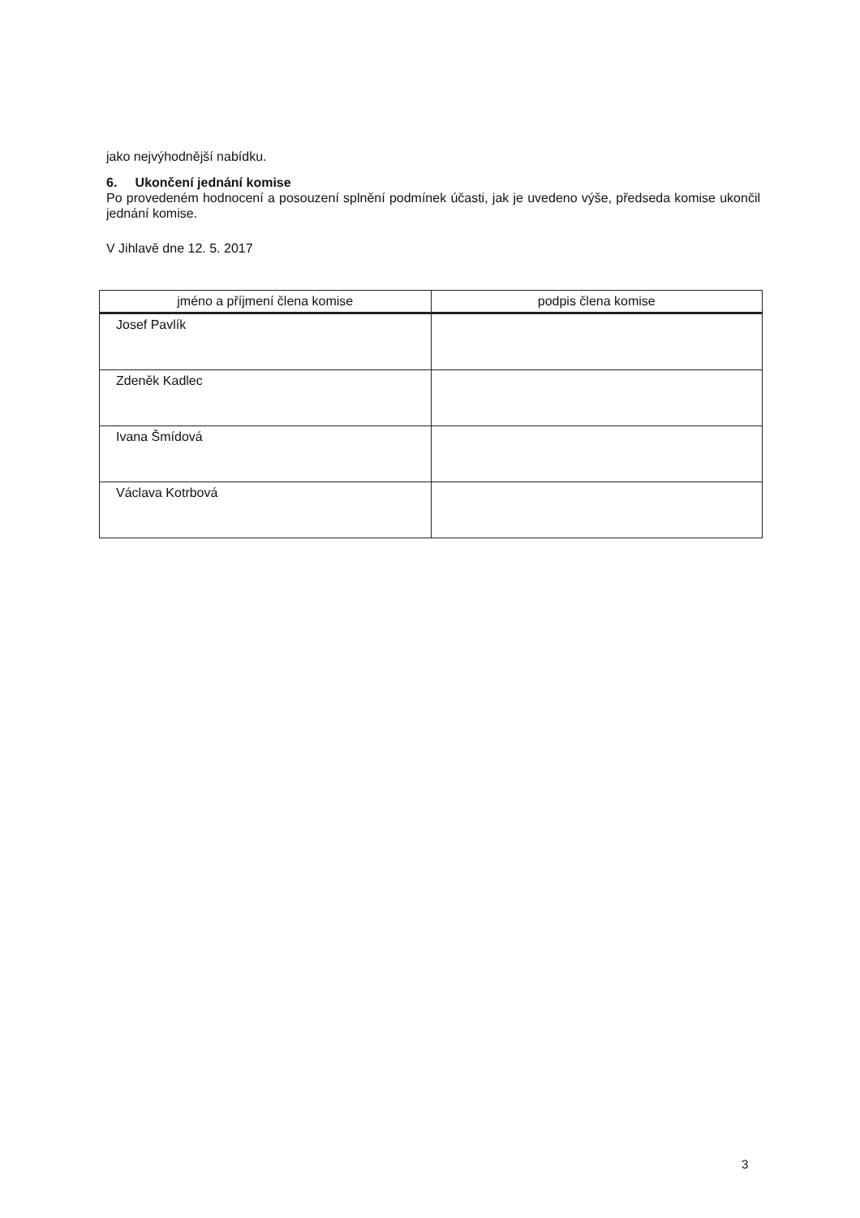jako nejvýhodnější nabídku.
6. Ukončení jednání komise
Po provedeném hodnocení a posouzení splnění podmínek účasti, jak je uvedeno výše, předseda komise ukončil jednání komise.
V Jihlavě dne 12. 5. 2017
| jméno a příjmení člena komise | podpis člena komise |
| --- | --- |
| Josef Pavlík | |
| Zdeněk Kadlec | |
| Ivana Šmídová | |
| Václava Kotrbová | |
3